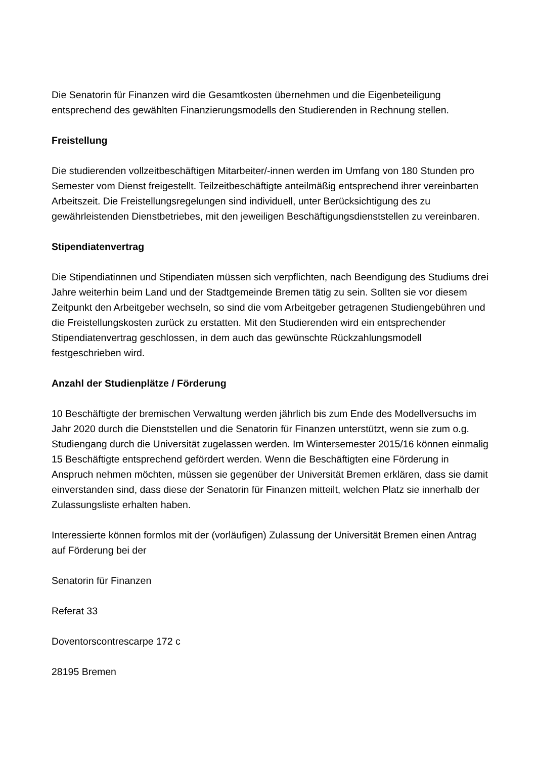Die Senatorin für Finanzen wird die Gesamtkosten übernehmen und die Eigenbeteiligung entsprechend des gewählten Finanzierungsmodells den Studierenden in Rechnung stellen.
Freistellung
Die studierenden vollzeitbeschäftigen Mitarbeiter/-innen werden im Umfang von 180 Stunden pro Semester vom Dienst freigestellt. Teilzeitbeschäftigte anteilmäßig entsprechend ihrer vereinbarten Arbeitszeit. Die Freistellungsregelungen sind individuell, unter Berücksichtigung des zu gewährleistenden Dienstbetriebes, mit den jeweiligen Beschäftigungsdienststellen zu vereinbaren.
Stipendiatenvertrag
Die Stipendiatinnen und Stipendiaten müssen sich verpflichten, nach Beendigung des Studiums drei Jahre weiterhin beim Land und der Stadtgemeinde Bremen tätig zu sein. Sollten sie vor diesem Zeitpunkt den Arbeitgeber wechseln, so sind die vom Arbeitgeber getragenen Studiengebühren und die Freistellungskosten zurück zu erstatten. Mit den Studierenden wird ein entsprechender Stipendiatenvertrag geschlossen, in dem auch das gewünschte Rückzahlungsmodell festgeschrieben wird.
Anzahl der Studienplätze / Förderung
10 Beschäftigte der bremischen Verwaltung werden jährlich bis zum Ende des Modellversuchs im Jahr 2020 durch die Dienststellen und die Senatorin für Finanzen unterstützt, wenn sie zum o.g. Studiengang durch die Universität zugelassen werden. Im Wintersemester 2015/16 können einmalig 15 Beschäftigte entsprechend gefördert werden. Wenn die Beschäftigten eine Förderung in Anspruch nehmen möchten, müssen sie gegenüber der Universität Bremen erklären, dass sie damit einverstanden sind, dass diese der Senatorin für Finanzen mitteilt, welchen Platz sie innerhalb der Zulassungsliste erhalten haben.
Interessierte können formlos mit der (vorläufigen) Zulassung der Universität Bremen einen Antrag auf Förderung bei der
Senatorin für Finanzen
Referat 33
Doventorscontrescarpe 172 c
28195 Bremen